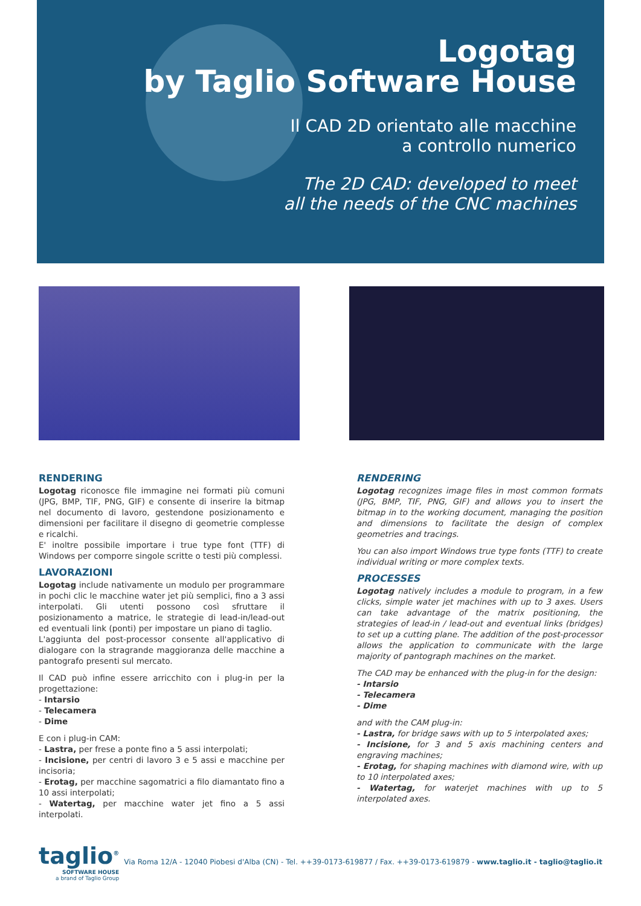Logotag
by Taglio Software House
Il CAD 2D orientato alle macchine
a controllo numerico
The 2D CAD: developed to meet
all the needs of the CNC machines
RENDERING
Logotag riconosce file immagine nei formati più comuni (JPG, BMP, TIF, PNG, GIF) e consente di inserire la bitmap nel documento di lavoro, gestendone posizionamento e dimensioni per facilitare il disegno di geometrie complesse e ricalchi.
E' inoltre possibile importare i true type font (TTF) di Windows per comporre singole scritte o testi più complessi.
LAVORAZIONI
Logotag include nativamente un modulo per programmare in pochi clic le macchine water jet più semplici, fino a 3 assi interpolati. Gli utenti possono così sfruttare il posizionamento a matrice, le strategie di lead-in/lead-out ed eventuali link (ponti) per impostare un piano di taglio.
L'aggiunta del post-processor consente all'applicativo di dialogare con la stragrande maggioranza delle macchine a pantografo presenti sul mercato.
Il CAD può infine essere arricchito con i plug-in per la progettazione:
- Intarsio
- Telecamera
- Dime
E con i plug-in CAM:
- Lastra, per frese a ponte fino a 5 assi interpolati;
- Incisione, per centri di lavoro 3 e 5 assi e macchine per incisoria;
- Erotag, per macchine sagomatrici a filo diamantato fino a 10 assi interpolati;
- Watertag, per macchine water jet fino a 5 assi interpolati.
RENDERING
Logotag recognizes image files in most common formats (JPG, BMP, TIF, PNG, GIF) and allows you to insert the bitmap in to the working document, managing the position and dimensions to facilitate the design of complex geometries and tracings.
You can also import Windows true type fonts (TTF) to create individual writing or more complex texts.
PROCESSES
Logotag natively includes a module to program, in a few clicks, simple water jet machines with up to 3 axes. Users can take advantage of the matrix positioning, the strategies of lead-in / lead-out and eventual links (bridges) to set up a cutting plane. The addition of the post-processor allows the application to communicate with the large majority of pantograph machines on the market.
The CAD may be enhanced with the plug-in for the design:
- Intarsio
- Telecamera
- Dime
and with the CAM plug-in:
- Lastra, for bridge saws with up to 5 interpolated axes;
- Incisione, for 3 and 5 axis machining centers and engraving machines;
- Erotag, for shaping machines with diamond wire, with up to 10 interpolated axes;
- Watertag, for waterjet machines with up to 5 interpolated axes.
taglio<sup>®</sup>
SOFTWARE HOUSE
a brand of Taglio Group
Via Roma 12/A - 12040 Piobesi d'Alba (CN) - Tel. ++39-0173-619877 / Fax. ++39-0173-619879 - www.taglio.it - taglio@taglio.it